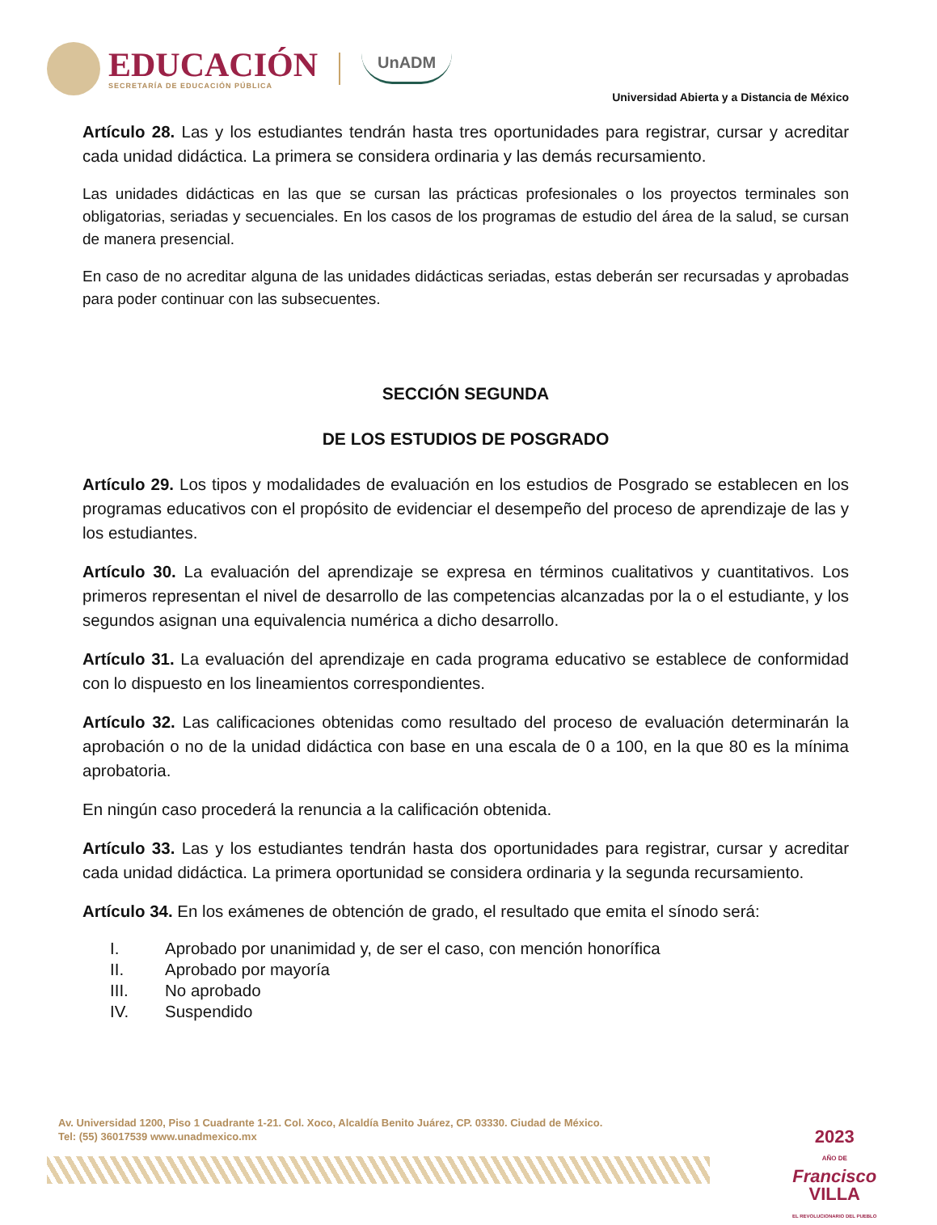EDUCACIÓN
SECRETARÍA DE EDUCACIÓN PÚBLICA
UnADM
Universidad Abierta y a Distancia de México
Artículo 28. Las y los estudiantes tendrán hasta tres oportunidades para registrar, cursar y acreditar cada unidad didáctica. La primera se considera ordinaria y las demás recursamiento.
Las unidades didácticas en las que se cursan las prácticas profesionales o los proyectos terminales son obligatorias, seriadas y secuenciales. En los casos de los programas de estudio del área de la salud, se cursan de manera presencial.
En caso de no acreditar alguna de las unidades didácticas seriadas, estas deberán ser recursadas y aprobadas para poder continuar con las subsecuentes.
SECCIÓN SEGUNDA
DE LOS ESTUDIOS DE POSGRADO
Artículo 29. Los tipos y modalidades de evaluación en los estudios de Posgrado se establecen en los programas educativos con el propósito de evidenciar el desempeño del proceso de aprendizaje de las y los estudiantes.
Artículo 30. La evaluación del aprendizaje se expresa en términos cualitativos y cuantitativos. Los primeros representan el nivel de desarrollo de las competencias alcanzadas por la o el estudiante, y los segundos asignan una equivalencia numérica a dicho desarrollo.
Artículo 31. La evaluación del aprendizaje en cada programa educativo se establece de conformidad con lo dispuesto en los lineamientos correspondientes.
Artículo 32. Las calificaciones obtenidas como resultado del proceso de evaluación determinarán la aprobación o no de la unidad didáctica con base en una escala de 0 a 100, en la que 80 es la mínima aprobatoria.
En ningún caso procederá la renuncia a la calificación obtenida.
Artículo 33. Las y los estudiantes tendrán hasta dos oportunidades para registrar, cursar y acreditar cada unidad didáctica. La primera oportunidad se considera ordinaria y la segunda recursamiento.
Artículo 34. En los exámenes de obtención de grado, el resultado que emita el sínodo será:
I. Aprobado por unanimidad y, de ser el caso, con mención honorífica
II. Aprobado por mayoría
III. No aprobado
IV. Suspendido
Av. Universidad 1200, Piso 1 Cuadrante 1-21. Col. Xoco, Alcaldía Benito Juárez, CP. 03330. Ciudad de México.
Tel: (55) 36017539 www.unadmexico.mx
2023
AÑO DE
Francisco
VILLA
EL REVOLUCIONARIO DEL PUEBLO